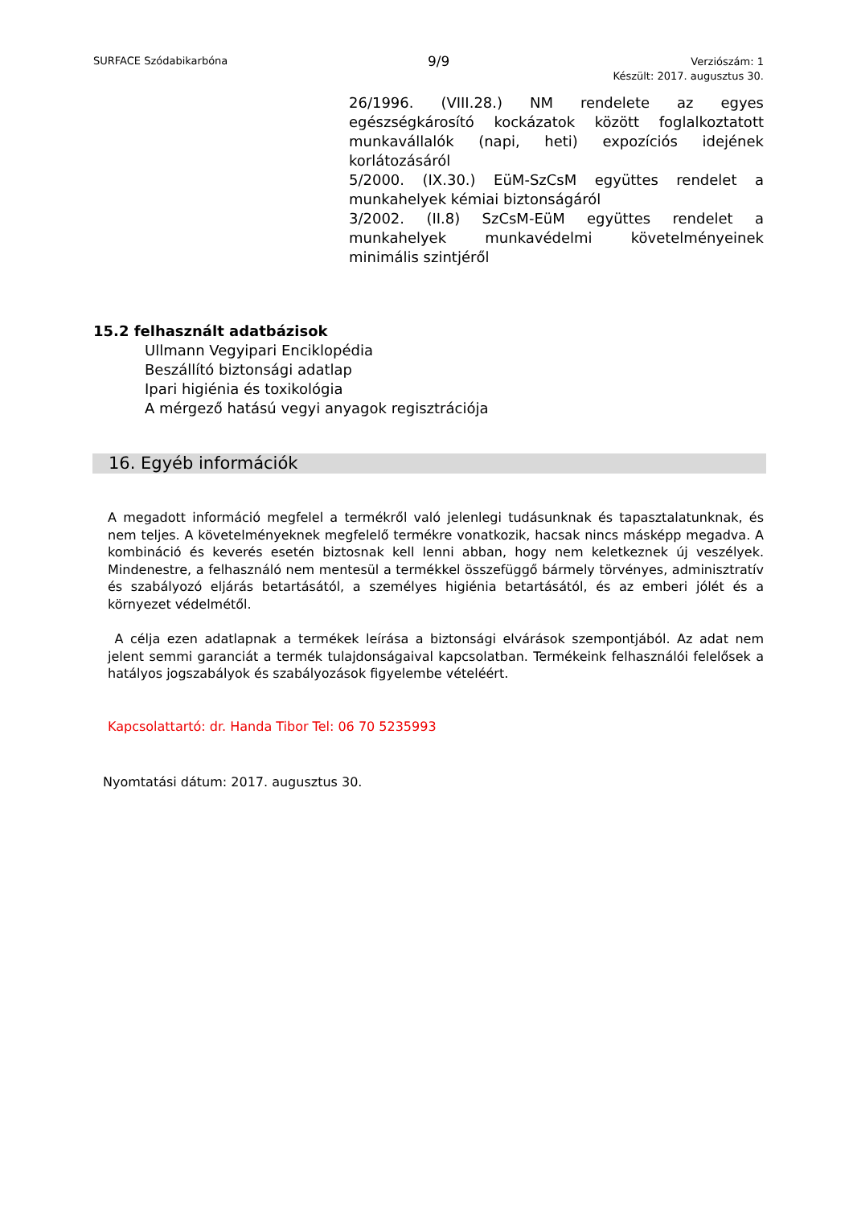SURFACE Szódabikarbóna 9/9
Verziószám: 1
Készült: 2017. augusztus 30.
26/1996. (VIII.28.) NM rendelete az egyes egészségkárosító kockázatok között foglalkoztatott munkavállalók (napi, heti) expozíciós idejének korlátozásáról
5/2000. (IX.30.) EüM-SzCsM együttes rendelet a munkahelyek kémiai biztonságáról
3/2002. (II.8) SzCsM-EüM együttes rendelet a munkahelyek munkavédelmi követelményeinek minimális szintjéről
15.2 felhasznált adatbázisok
Ullmann Vegyipari Enciklopédia
Beszállító biztonsági adatlap
Ipari higiénia és toxikológia
A mérgező hatású vegyi anyagok regisztrációja
16. Egyéb információk
A megadott információ megfelel a termékről való jelenlegi tudásunknak és tapasztalatunknak, és nem teljes. A követelményeknek megfelelő termékre vonatkozik, hacsak nincs másképp megadva. A kombináció és keverés esetén biztosnak kell lenni abban, hogy nem keletkeznek új veszélyek. Mindenestre, a felhasználó nem mentesül a termékkel összefüggő bármely törvényes, adminisztratív és szabályozó eljárás betartásától, a személyes higiénia betartásától, és az emberi jólét és a környezet védelmétől.
A célja ezen adatlapnak a termékek leírása a biztonsági elvárások szempontjából. Az adat nem jelent semmi garanciát a termék tulajdonságaival kapcsolatban. Termékeink felhasználói felelősek a hatályos jogszabályok és szabályozások figyelembe vételéért.
Kapcsolattartó: dr. Handa Tibor Tel: 06 70 5235993
Nyomtatási dátum: 2017. augusztus 30.